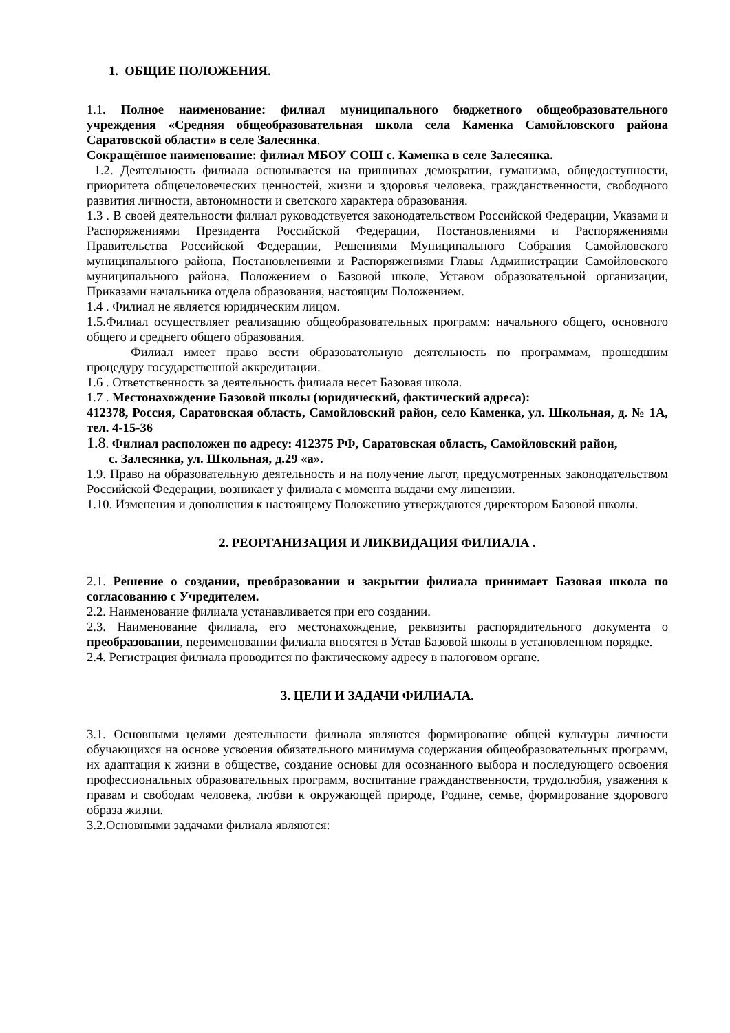1. ОБЩИЕ ПОЛОЖЕНИЯ.
1.1. Полное наименование: филиал муниципального бюджетного общеобразовательного учреждения «Средняя общеобразовательная школа села Каменка Самойловского района Саратовской области» в селе Залесянка.
Сокращённое наименование: филиал МБОУ СОШ с. Каменка в селе Залесянка.
1.2. Деятельность филиала основывается на принципах демократии, гуманизма, общедоступности, приоритета общечеловеческих ценностей, жизни и здоровья человека, гражданственности, свободного развития личности, автономности и светского характера образования.
1.3 . В своей деятельности филиал руководствуется законодательством Российской Федерации, Указами и Распоряжениями Президента Российской Федерации, Постановлениями и Распоряжениями Правительства Российской Федерации, Решениями Муниципального Собрания Самойловского муниципального района, Постановлениями и Распоряжениями Главы Администрации Самойловского муниципального района, Положением о Базовой школе, Уставом образовательной организации, Приказами начальника отдела образования, настоящим Положением.
1.4 . Филиал не является юридическим лицом.
1.5.Филиал осуществляет реализацию общеобразовательных программ: начального общего, основного общего и среднего общего образования.
Филиал имеет право вести образовательную деятельность по программам, прошедшим процедуру государственной аккредитации.
1.6 . Ответственность за деятельность филиала несет Базовая школа.
1.7 . Местонахождение Базовой школы (юридический, фактический адреса):
412378, Россия, Саратовская область, Самойловский район, село Каменка, ул. Школьная, д. № 1А, тел. 4-15-36
1.8. Филиал расположен по адресу: 412375 РФ, Саратовская область, Самойловский район,
с. Залесянка, ул. Школьная, д.29 «а».
1.9. Право на образовательную деятельность и на получение льгот, предусмотренных законодательством Российской Федерации, возникает у филиала с момента выдачи ему лицензии.
1.10. Изменения и дополнения к настоящему Положению утверждаются директором Базовой школы.
2. РЕОРГАНИЗАЦИЯ И ЛИКВИДАЦИЯ ФИЛИАЛА .
2.1. Решение о создании, преобразовании и закрытии филиала принимает Базовая школа по согласованию с Учредителем.
2.2. Наименование филиала устанавливается при его создании.
2.3. Наименование филиала, его местонахождение, реквизиты распорядительного документа о преобразовании, переименовании филиала вносятся в Устав Базовой школы в установленном порядке.
2.4. Регистрация филиала проводится по фактическому адресу в налоговом органе.
3. ЦЕЛИ И ЗАДАЧИ ФИЛИАЛА.
3.1. Основными целями деятельности филиала являются формирование общей культуры личности обучающихся на основе усвоения обязательного минимума содержания общеобразовательных программ, их адаптация к жизни в обществе, создание основы для осознанного выбора и последующего освоения профессиональных образовательных программ, воспитание гражданственности, трудолюбия, уважения к правам и свободам человека, любви к окружающей природе, Родине, семье, формирование здорового образа жизни.
3.2.Основными задачами филиала являются: